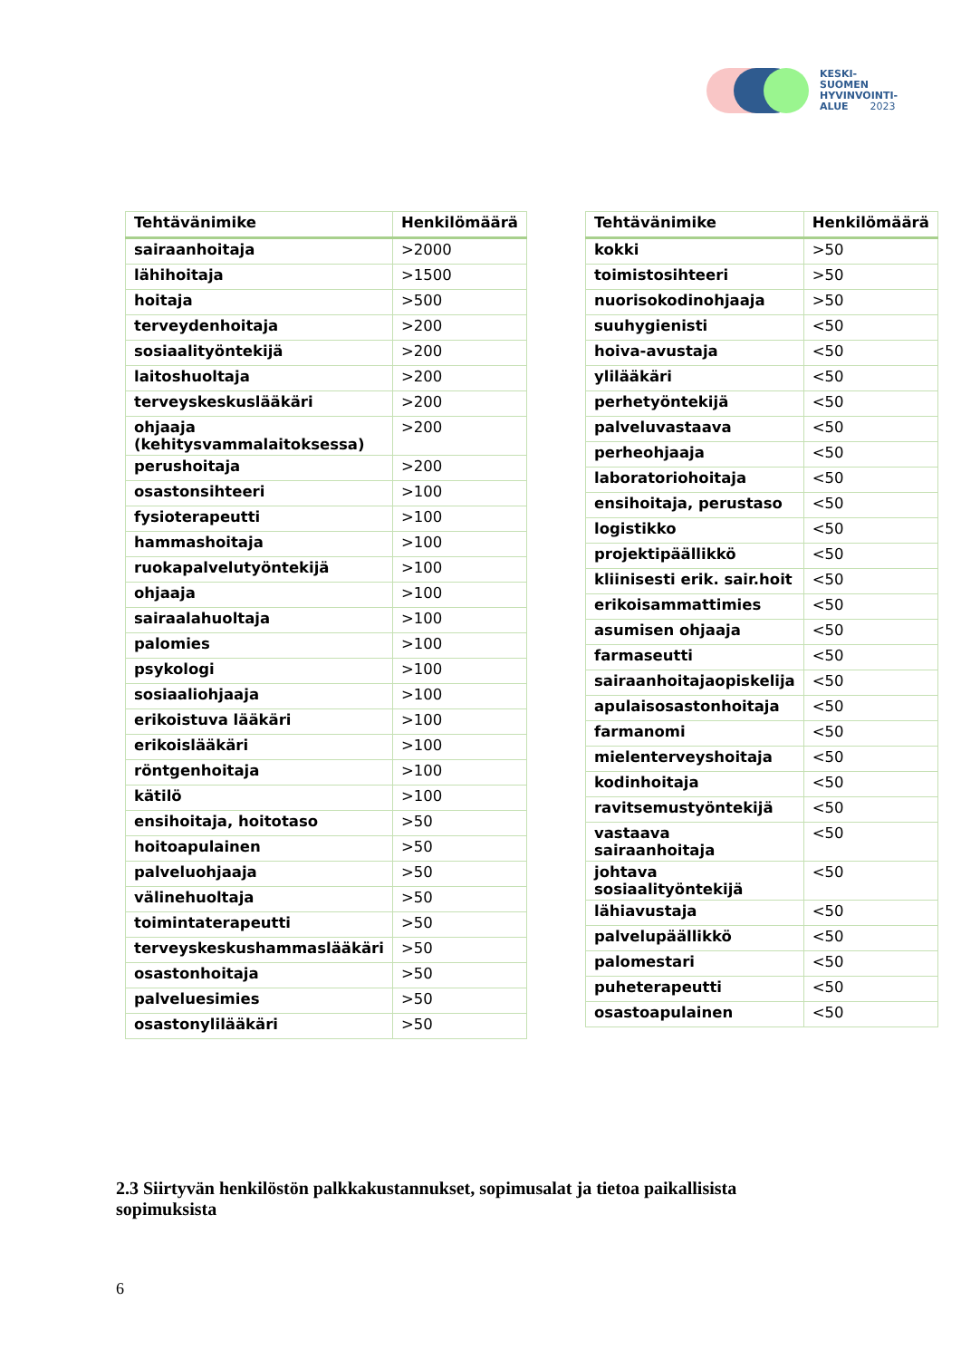KESKI-
SUOMEN
HYVINVOINTI-
ALUE 2023
| Tehtävänimike | Henkilömäärä |
| --- | --- |
| sairaanhoitaja | >2000 |
| lähihoitaja | >1500 |
| hoitaja | >500 |
| terveydenhoitaja | >200 |
| sosiaalityöntekijä | >200 |
| laitoshuoltaja | >200 |
| terveyskeskuslääkäri | >200 |
| ohjaaja (kehitysvammalaitoksessa) | >200 |
| perushoitaja | >200 |
| osastonsihteeri | >100 |
| fysioterapeutti | >100 |
| hammashoitaja | >100 |
| ruokapalvelutyöntekijä | >100 |
| ohjaaja | >100 |
| sairaalahuoltaja | >100 |
| palomies | >100 |
| psykologi | >100 |
| sosiaaliohjaaja | >100 |
| erikoistuva lääkäri | >100 |
| erikoislääkäri | >100 |
| röntgenhoitaja | >100 |
| kätilö | >100 |
| ensihoitaja, hoitotaso | >50 |
| hoitoapulainen | >50 |
| palveluohjaaja | >50 |
| välinehuoltaja | >50 |
| toimintaterapeutti | >50 |
| terveyskeskushammaslääkäri | >50 |
| osastonhoitaja | >50 |
| palveluesimies | >50 |
| osastonylilääkäri | >50 |
| Tehtävänimike | Henkilömäärä |
| --- | --- |
| kokki | >50 |
| toimistosihteeri | >50 |
| nuorisokodinohjaaja | >50 |
| suuhygienisti | <50 |
| hoiva-avustaja | <50 |
| ylilääkäri | <50 |
| perhetyöntekijä | <50 |
| palveluvastaava | <50 |
| perheohjaaja | <50 |
| laboratoriohoitaja | <50 |
| ensihoitaja, perustaso | <50 |
| logistikko | <50 |
| projektipäällikkö | <50 |
| kliinisesti erik. sair.hoit | <50 |
| erikoisammattimies | <50 |
| asumisen ohjaaja | <50 |
| farmaseutti | <50 |
| sairaanhoitajaopiskelija | <50 |
| apulaisosastonhoitaja | <50 |
| farmanomi | <50 |
| mielenterveyshoitaja | <50 |
| kodinhoitaja | <50 |
| ravitsemustyöntekijä | <50 |
| vastaava sairaanhoitaja | <50 |
| johtava sosiaalityöntekijä | <50 |
| lähiavustaja | <50 |
| palvelupäällikkö | <50 |
| palomestari | <50 |
| puheterapeutti | <50 |
| osastoapulainen | <50 |
2.3 Siirtyvän henkilöstön palkkakustannukset, sopimusalat ja tietoa paikallisista sopimuksista
6